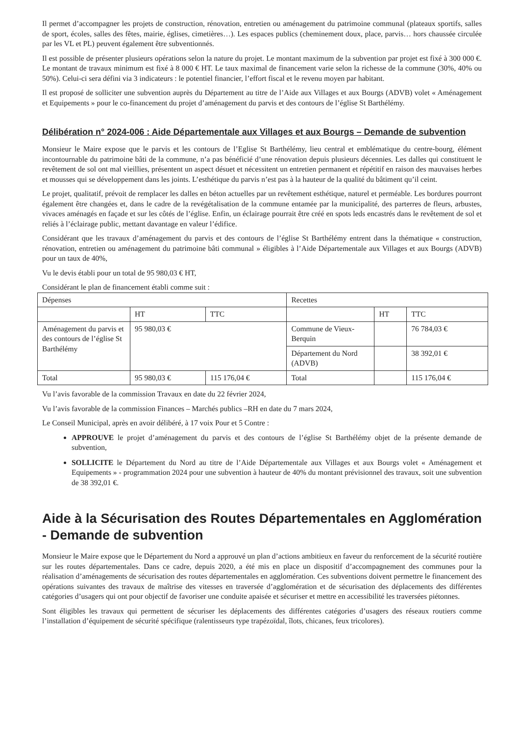Il permet d’accompagner les projets de construction, rénovation, entretien ou aménagement du patrimoine communal (plateaux sportifs, salles de sport, écoles, salles des fêtes, mairie, églises, cimetières…). Les espaces publics (cheminement doux, place, parvis… hors chaussée circulée par les VL et PL) peuvent également être subventionnés.
Il est possible de présenter plusieurs opérations selon la nature du projet. Le montant maximum de la subvention par projet est fixé à 300 000 €. Le montant de travaux minimum est fixé à 8 000 € HT. Le taux maximal de financement varie selon la richesse de la commune (30%, 40% ou 50%). Celui-ci sera défini via 3 indicateurs : le potentiel financier, l’effort fiscal et le revenu moyen par habitant.
Il est proposé de solliciter une subvention auprès du Département au titre de l’Aide aux Villages et aux Bourgs (ADVB) volet « Aménagement et Equipements » pour le co-financement du projet d’aménagement du parvis et des contours de l’église St Barthélémy.
Délibération n° 2024-006 : Aide Départementale aux Villages et aux Bourgs – Demande de subvention
Monsieur le Maire expose que le parvis et les contours de l’Eglise St Barthélémy, lieu central et emblématique du centre-bourg, élément incontournable du patrimoine bâti de la commune, n’a pas bénéficié d’une rénovation depuis plusieurs décennies. Les dalles qui constituent le revêtement de sol ont mal vieillies, présentent un aspect désuet et nécessitent un entretien permanent et répétitif en raison des mauvaises herbes et mousses qui se développement dans les joints. L’esthétique du parvis n’est pas à la hauteur de la qualité du bâtiment qu’il ceint.
Le projet, qualitatif, prévoit de remplacer les dalles en béton actuelles par un revêtement esthétique, naturel et perméable. Les bordures pourront également être changées et, dans le cadre de la revégétalisation de la commune entamée par la municipalité, des parterres de fleurs, arbustes, vivaces aménagés en façade et sur les côtés de l’église. Enfin, un éclairage pourrait être créé en spots leds encastrés dans le revêtement de sol et reliés à l’éclairage public, mettant davantage en valeur l’édifice.
Considérant que les travaux d’aménagement du parvis et des contours de l’église St Barthélémy entrent dans la thématique « construction, rénovation, entretien ou aménagement du patrimoine bâti communal » éligibles à l’Aide Départementale aux Villages et aux Bourgs (ADVB) pour un taux de 40%,
Vu le devis établi pour un total de 95 980,03 € HT,
Considérant le plan de financement établi comme suit :
| Dépenses | | | Recettes | | |
| --- | --- | --- | --- | --- | --- |
| | HT | TTC | | HT | TTC |
| Aménagement du parvis et des contours de l’église St Barthélémy | 95 980,03 € | | Commune de Vieux-Berquin | | 76 784,03 € |
| | | | Département du Nord (ADVB) | | 38 392,01 € |
| Total | 95 980,03 € | 115 176,04 € | Total | | 115 176,04 € |
Vu l’avis favorable de la commission Travaux en date du 22 février 2024,
Vu l’avis favorable de la commission Finances – Marchés publics –RH en date du 7 mars 2024,
Le Conseil Municipal, après en avoir délibéré, à 17 voix Pour et 5 Contre :
APPROUVE le projet d’aménagement du parvis et des contours de l’église St Barthélémy objet de la présente demande de subvention,
SOLLICITE le Département du Nord au titre de l’Aide Départementale aux Villages et aux Bourgs volet « Aménagement et Equipements » - programmation 2024 pour une subvention à hauteur de 40% du montant prévisionnel des travaux, soit une subvention de 38 392,01 €.
Aide à la Sécurisation des Routes Départementales en Agglomération - Demande de subvention
Monsieur le Maire expose que le Département du Nord a approuvé un plan d’actions ambitieux en faveur du renforcement de la sécurité routière sur les routes départementales. Dans ce cadre, depuis 2020, a été mis en place un dispositif d’accompagnement des communes pour la réalisation d’aménagements de sécurisation des routes départementales en agglomération. Ces subventions doivent permettre le financement des opérations suivantes des travaux de maîtrise des vitesses en traversée d’agglomération et de sécurisation des déplacements des différentes catégories d’usagers qui ont pour objectif de favoriser une conduite apaisée et sécuriser et mettre en accessibilité les traversées piétonnes.
Sont éligibles les travaux qui permettent de sécuriser les déplacements des différentes catégories d’usagers des réseaux routiers comme l’installation d’équipement de sécurité spécifique (ralentisseurs type trapézoïdal, îlots, chicanes, feux tricolores).